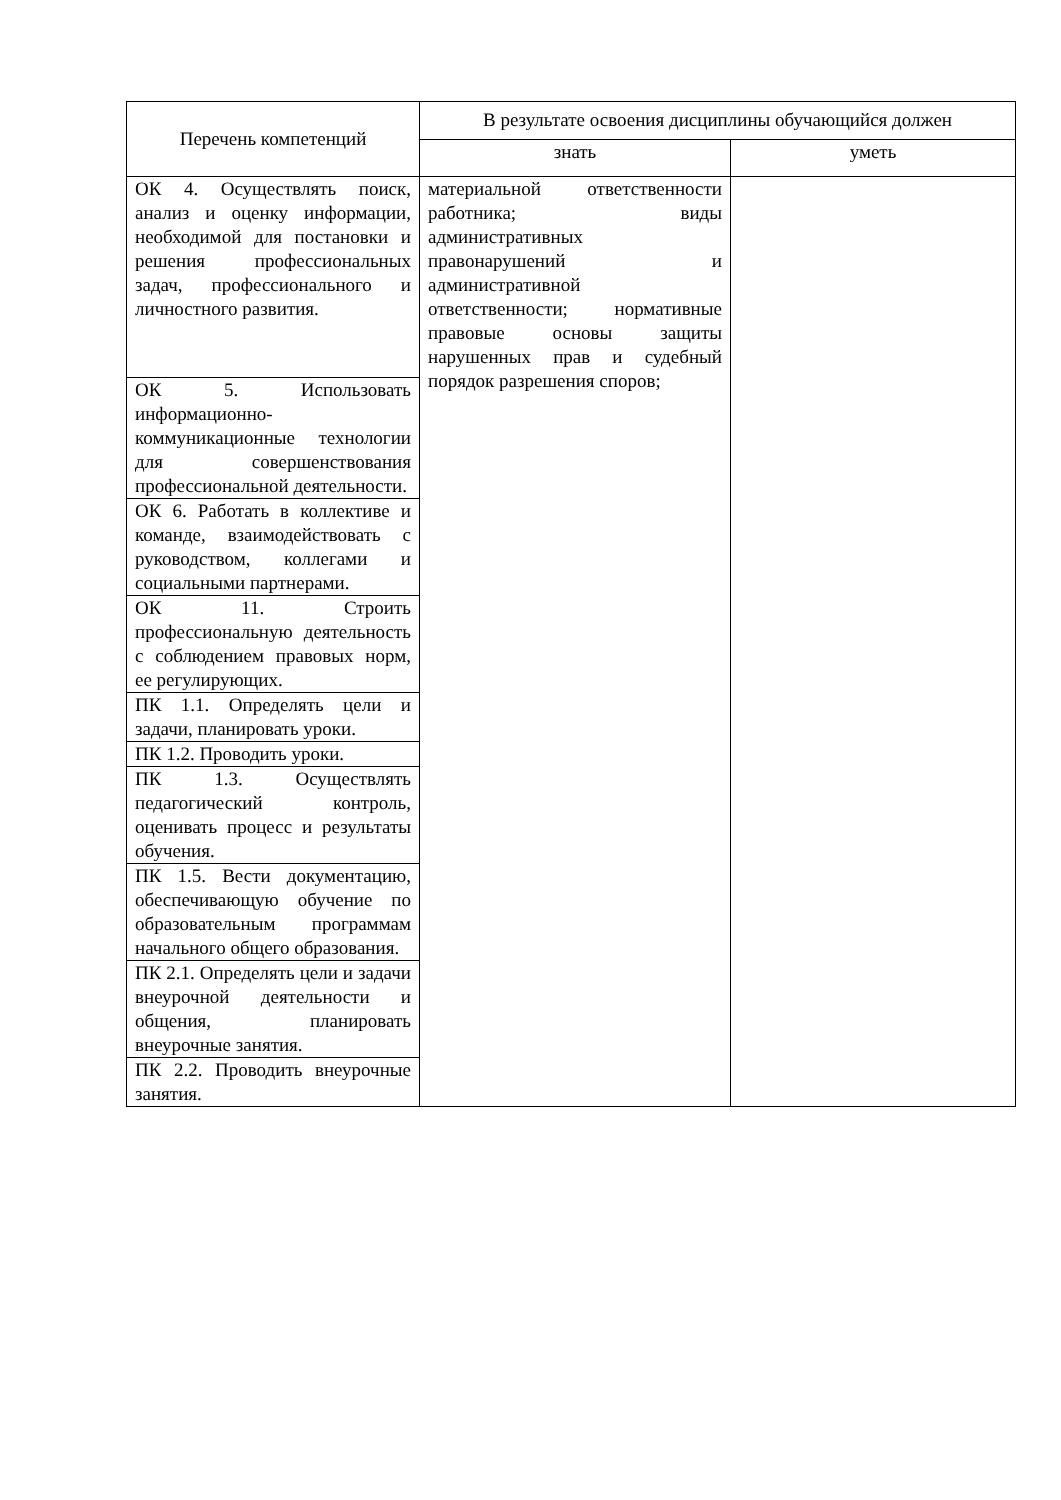| Перечень компетенций | В результате освоения дисциплины обучающийся должен | |
| --- | --- | --- |
| | знать | уметь |
| ОК 4. Осуществлять поиск, анализ и оценку информации, необходимой для постановки и решения профессиональных задач, профессионального и личностного развития. | материальной ответственности работника; виды административных правонарушений и административной ответственности; нормативные правовые основы защиты нарушенных прав и судебный порядок разрешения споров; | |
| ОК 5. Использовать информационно-коммуникационные технологии для совершенствования профессиональной деятельности. | | |
| ОК 6. Работать в коллективе и команде, взаимодействовать с руководством, коллегами и социальными партнерами. | | |
| ОК 11. Строить профессиональную деятельность с соблюдением правовых норм, ее регулирующих. | | |
| ПК 1.1. Определять цели и задачи, планировать уроки. | | |
| ПК 1.2. Проводить уроки. | | |
| ПК 1.3. Осуществлять педагогический контроль, оценивать процесс и результаты обучения. | | |
| ПК 1.5. Вести документацию, обеспечивающую обучение по образовательным программам начального общего образования. | | |
| ПК 2.1. Определять цели и задачи внеурочной деятельности и общения, планировать внеурочные занятия. | | |
| ПК 2.2. Проводить внеурочные занятия. | | |